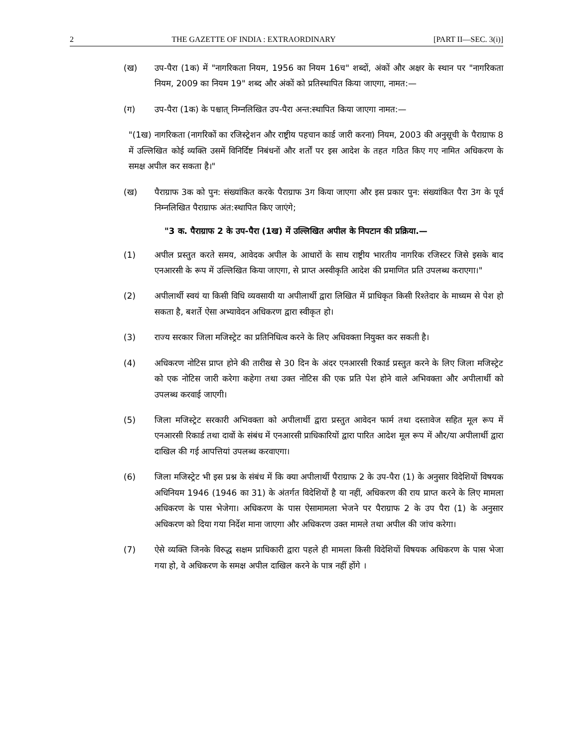2 THE GAZETTE OF INDIA : EXTRAORDINARY [PART II—SEC. 3(i)]
(ख) उप-पैरा (1क) में "नागरिकता नियम, 1956 का नियम 16च" शब्दों, अंकों और अक्षर के स्थान पर "नागरिकता नियम, 2009 का नियम 19" शब्द और अंकों को प्रतिस्थापित किया जाएगा, नामत:—
(ग) उप-पैरा (1क) के पश्चात् निम्नलिखित उप-पैरा अन्त:स्थापित किया जाएगा नामत:—
"(1ख) नागरिकता (नागरिकों का रजिस्ट्रेशन और राष्ट्रीय पहचान कार्ड जारी करना) नियम, 2003 की अनुसूची के पैराग्राफ 8 में उल्लिखित कोई व्यक्ति उसमें विनिर्दिष्ट निबंधनों और शर्तों पर इस आदेश के तहत गठित किए गए नामित अधिकरण के समक्ष अपील कर सकता है।"
(ख) पैराग्राफ 3क को पुन: संख्यांकित करके पैराग्राफ 3ग किया जाएगा और इस प्रकार पुन: संख्यांकित पैरा 3ग के पूर्व निम्नलिखित पैराग्राफ अंत:स्थापित किए जाएंगे;
"3 क. पैराग्राफ 2 के उप-पैरा (1ख) में उल्लिखित अपील के निपटान की प्रक्रिया.—
(1) अपील प्रस्तुत करते समय, आवेदक अपील के आधारों के साथ राष्ट्रीय भारतीय नागरिक रजिस्टर जिसे इसके बाद एनआरसी के रूप में उल्लिखित किया जाएगा, से प्राप्त अस्वीकृति आदेश की प्रमाणित प्रति उपलब्ध कराएगा।"
(2) अपीलार्थी स्वयं या किसी विधि व्यवसायी या अपीलार्थी द्वारा लिखित में प्राधिकृत किसी रिश्तेदार के माध्यम से पेश हो सकता है, बशर्ते ऐसा अभ्यावेदन अधिकरण द्वारा स्वीकृत हो।
(3) राज्य सरकार जिला मजिस्ट्रेट का प्रतिनिधित्व करने के लिए अधिवक्ता नियुक्त कर सकती है।
(4) अधिकरण नोटिस प्राप्त होने की तारीख से 30 दिन के अंदर एनआरसी रिकार्ड प्रस्तुत करने के लिए जिला मजिस्ट्रेट को एक नोटिस जारी करेगा कहेगा तथा उक्त नोटिस की एक प्रति पेश होने वाले अभिवक्ता और अपीलार्थी को उपलब्ध करवाई जाएगी।
(5) जिला मजिस्ट्रेट सरकारी अभिवक्ता को अपीलार्थी द्वारा प्रस्तुत आवेदन फार्म तथा दस्तावेज सहित मूल रूप में एनआरसी रिकार्ड तथा दावों के संबंध में एनआरसी प्राधिकारियों द्वारा पारित आदेश मूल रूप में और/या अपीलार्थी द्वारा दाखिल की गई आपत्तियां उपलब्ध करवाएगा।
(6) जिला मजिस्ट्रेट भी इस प्रश्न के संबंध में कि क्या अपीलार्थी पैराग्राफ 2 के उप-पैरा (1) के अनुसार विदेशियों विषयक अधिनियम 1946 (1946 का 31) के अंतर्गत विदेशियों है या नहीं, अधिकरण की राय प्राप्त करने के लिए मामला अधिकरण के पास भेजेगा। अधिकरण के पास ऐसामामला भेजने पर पैराग्राफ 2 के उप पैरा (1) के अनुसार अधिकरण को दिया गया निर्देश माना जाएगा और अधिकरण उक्त मामले तथा अपील की जांच करेगा।
(7) ऐसे व्यक्ति जिनके विरुद्ध सक्षम प्राधिकारी द्वारा पहले ही मामला किसी विदेशियों विषयक अधिकरण के पास भेजा गया हो, वे अधिकरण के समक्ष अपील दाखिल करने के पात्र नहीं होंगे ।